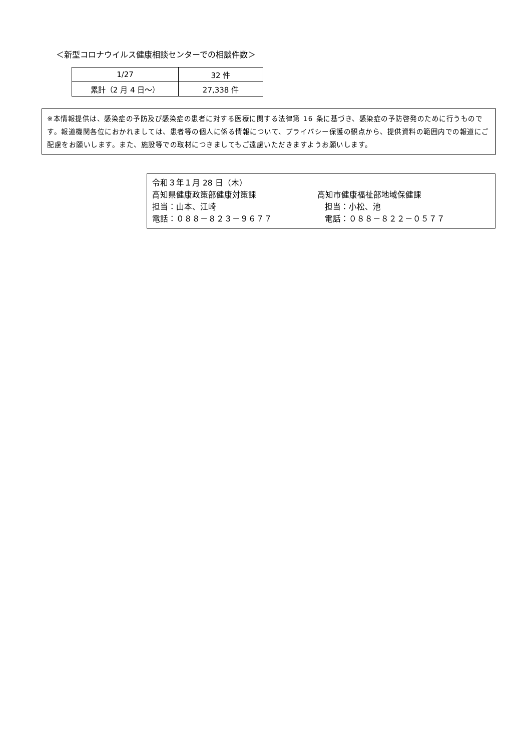＜新型コロナウイルス健康相談センターでの相談件数＞
| 1/27 | 32 件 |
| 累計（2 月 4 日～） | 27,338 件 |
※本情報提供は、感染症の予防及び感染症の患者に対する医療に関する法律第 16 条に基づき、感染症の予防啓発のために行うものです。報道機関各位におかれましては、患者等の個人に係る情報について、プライバシー保護の観点から、提供資料の範囲内での報道にご配慮をお願いします。また、施設等での取材につきましてもご遠慮いただきますようお願いします。
令和３年１月 28 日（木）
高知県健康政策部健康対策課 高知市健康福祉部地域保健課
担当：山本、江崎 担当：小松、池
電話：０８８－８２３－９６７７ 電話：０８８－８２２－０５７７